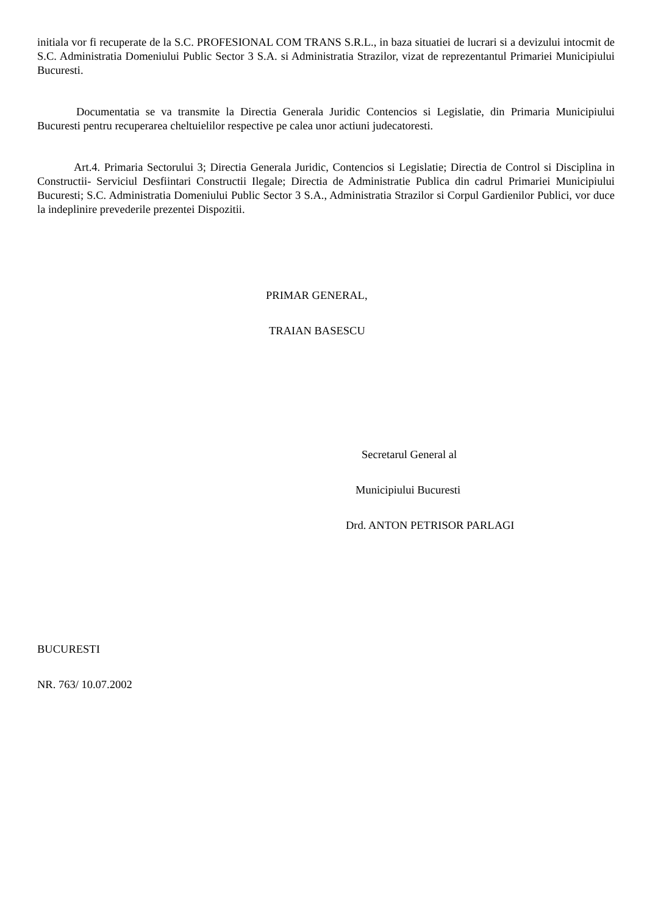initiala vor fi recuperate de la S.C. PROFESIONAL COM TRANS S.R.L., in baza situatiei de lucrari si a devizului intocmit de S.C. Administratia Domeniului Public Sector 3 S.A. si Administratia Strazilor, vizat de reprezentantul Primariei Municipiului Bucuresti.
Documentatia se va transmite la Directia Generala Juridic Contencios si Legislatie, din Primaria Municipiului Bucuresti pentru recuperarea cheltuielilor respective pe calea unor actiuni judecatoresti.
Art.4. Primaria Sectorului 3; Directia Generala Juridic, Contencios si Legislatie; Directia de Control si Disciplina in Constructii- Serviciul Desfiintari Constructii Ilegale; Directia de Administratie Publica din cadrul Primariei Municipiului Bucuresti; S.C. Administratia Domeniului Public Sector 3 S.A., Administratia Strazilor si Corpul Gardienilor Publici, vor duce la indeplinire prevederile prezentei Dispozitii.
PRIMAR GENERAL,
TRAIAN BASESCU
Secretarul General al
Municipiului Bucuresti
Drd. ANTON PETRISOR PARLAGI
BUCURESTI
NR. 763/ 10.07.2002